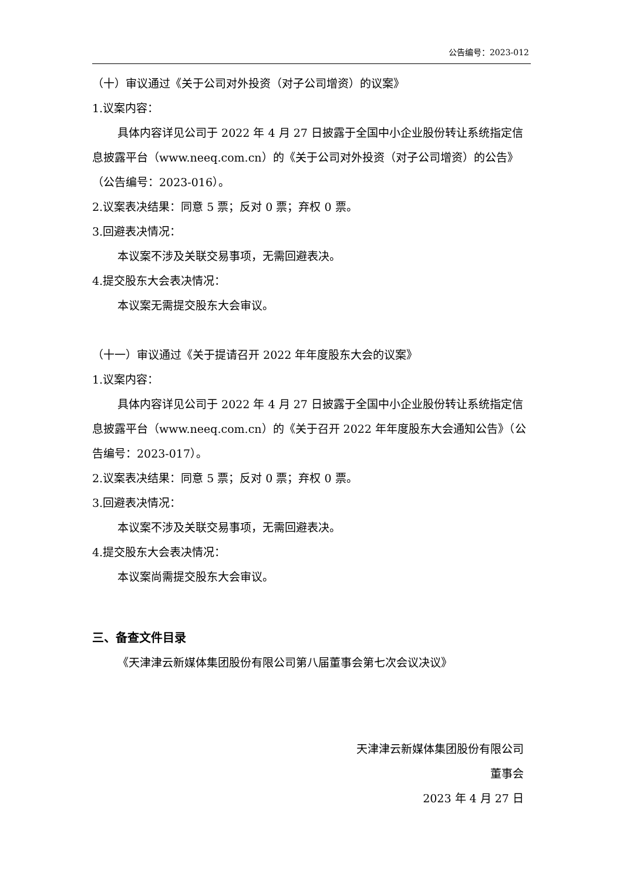公告编号：2023-012
（十）审议通过《关于公司对外投资（对子公司增资）的议案》
1.议案内容：
具体内容详见公司于 2022 年 4 月 27 日披露于全国中小企业股份转让系统指定信息披露平台（www.neeq.com.cn）的《关于公司对外投资（对子公司增资）的公告》（公告编号：2023-016）。
2.议案表决结果：同意 5 票；反对 0 票；弃权 0 票。
3.回避表决情况：
本议案不涉及关联交易事项，无需回避表决。
4.提交股东大会表决情况：
本议案无需提交股东大会审议。
（十一）审议通过《关于提请召开 2022 年年度股东大会的议案》
1.议案内容：
具体内容详见公司于 2022 年 4 月 27 日披露于全国中小企业股份转让系统指定信息披露平台（www.neeq.com.cn）的《关于召开 2022 年年度股东大会通知公告》（公告编号：2023-017）。
2.议案表决结果：同意 5 票；反对 0 票；弃权 0 票。
3.回避表决情况：
本议案不涉及关联交易事项，无需回避表决。
4.提交股东大会表决情况：
本议案尚需提交股东大会审议。
三、备查文件目录
《天津津云新媒体集团股份有限公司第八届董事会第七次会议决议》
天津津云新媒体集团股份有限公司
董事会
2023 年 4 月 27 日